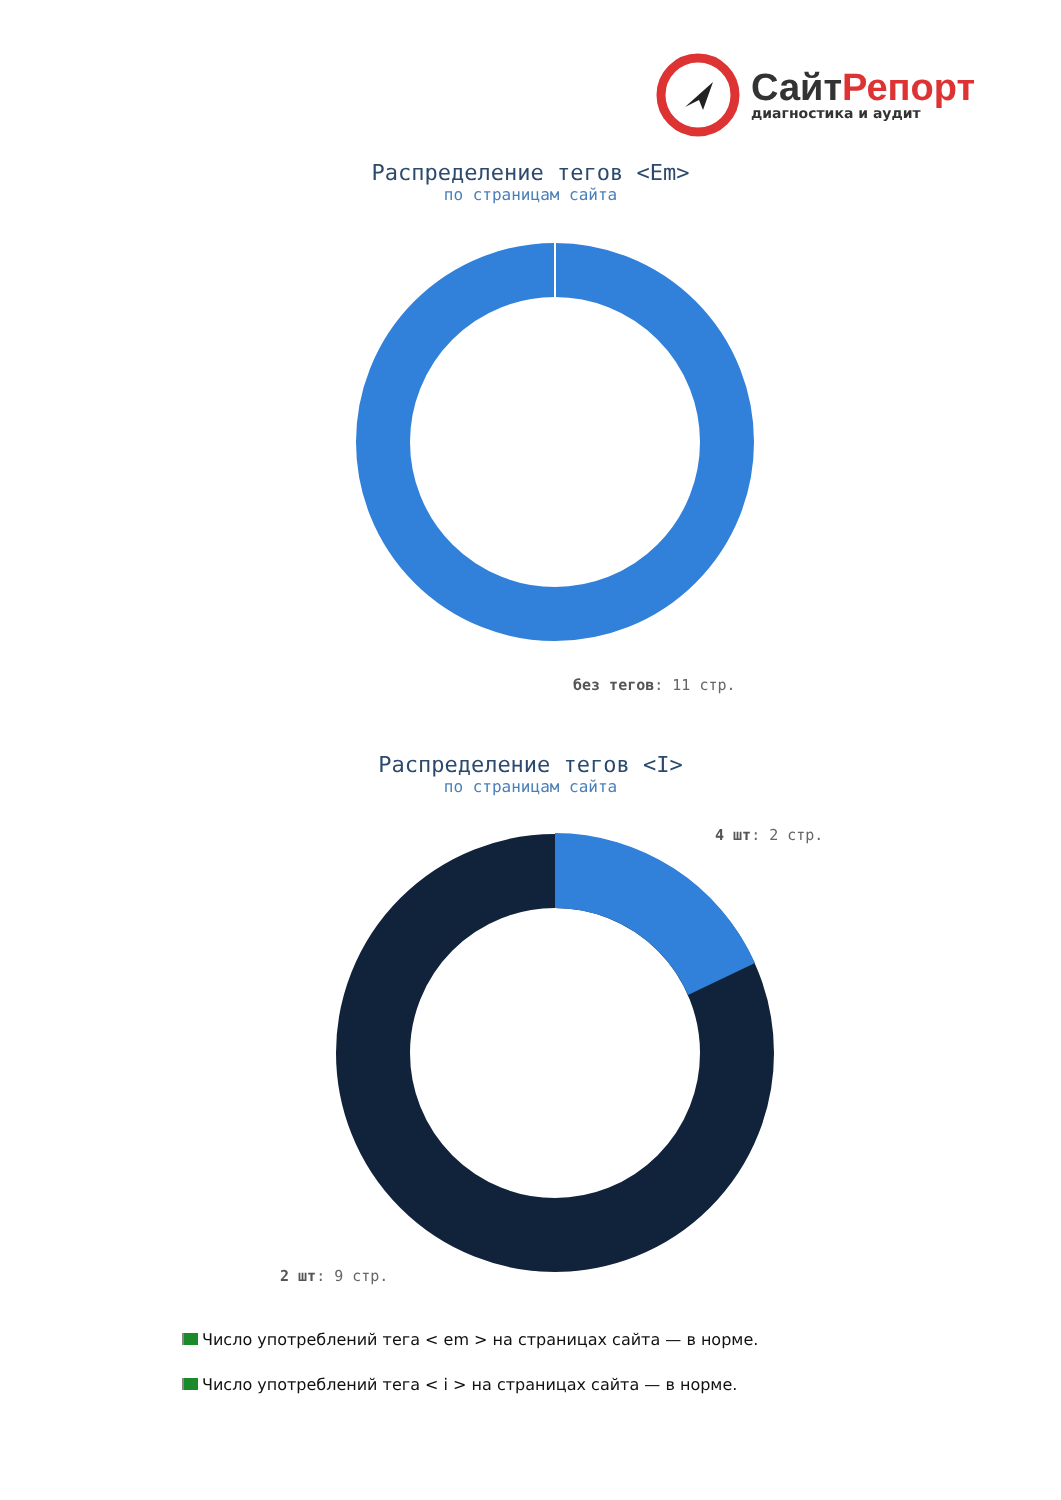СайтРепорт
диагностика и аудит
Распределение тегов <Em>
по страницам сайта
без тегов: 11 стр.
Распределение тегов <I>
по страницам сайта
4 шт: 2 стр.
2 шт: 9 стр.
Число употреблений тега < em > на страницах сайта — в норме.
Число употреблений тега < i > на страницах сайта — в норме.